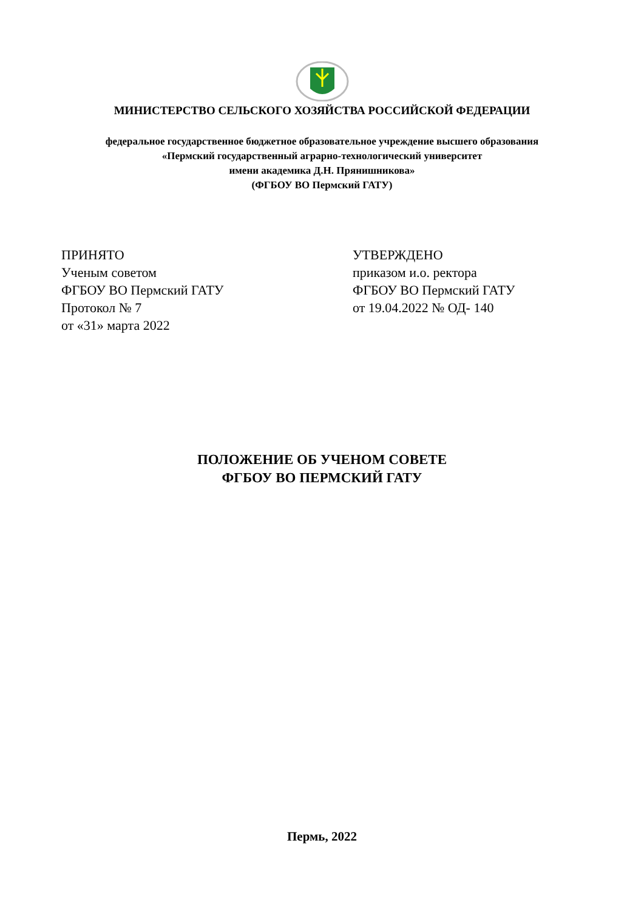МИНИСТЕРСТВО СЕЛЬСКОГО ХОЗЯЙСТВА РОССИЙСКОЙ ФЕДЕРАЦИИ
федеральное государственное бюджетное образовательное учреждение высшего образования
«Пермский государственный аграрно-технологический университет
имени академика Д.Н. Прянишникова»
(ФГБОУ ВО Пермский ГАТУ)
ПРИНЯТО
Ученым советом
ФГБОУ ВО Пермский ГАТУ
Протокол № 7
от «31» марта 2022
УТВЕРЖДЕНО
приказом и.о. ректора
ФГБОУ ВО Пермский ГАТУ
от 19.04.2022 № ОД- 140
ПОЛОЖЕНИЕ ОБ УЧЕНОМ СОВЕТЕ
ФГБОУ ВО ПЕРМСКИЙ ГАТУ
Пермь, 2022